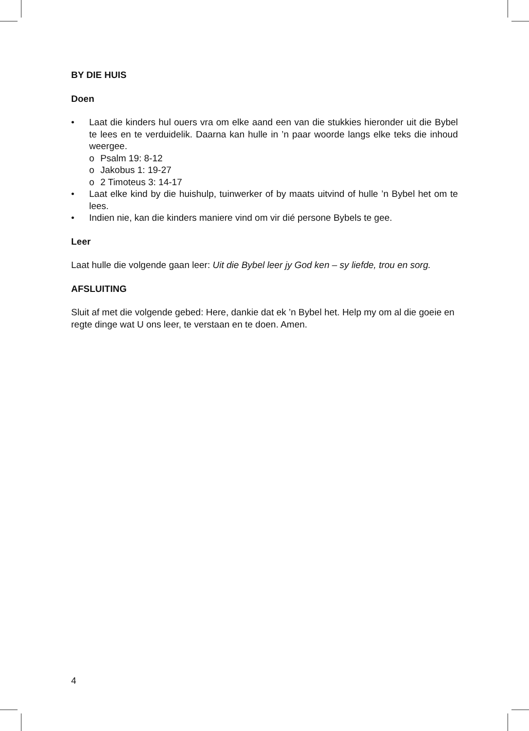BY DIE HUIS
Doen
• Laat die kinders hul ouers vra om elke aand een van die stukkies hieronder uit die Bybel te lees en te verduidelik. Daarna kan hulle in ’n paar woorde langs elke teks die inhoud weergee.
o Psalm 19: 8-12
o Jakobus 1: 19-27
o 2 Timoteus 3: 14-17
• Laat elke kind by die huishulp, tuinwerker of by maats uitvind of hulle ’n Bybel het om te lees.
• Indien nie, kan die kinders maniere vind om vir dié persone Bybels te gee.
Leer
Laat hulle die volgende gaan leer: Uit die Bybel leer jy God ken – sy liefde, trou en sorg.
AFSLUITING
Sluit af met die volgende gebed: Here, dankie dat ek ’n Bybel het. Help my om al die goeie en regte dinge wat U ons leer, te verstaan en te doen. Amen.
4